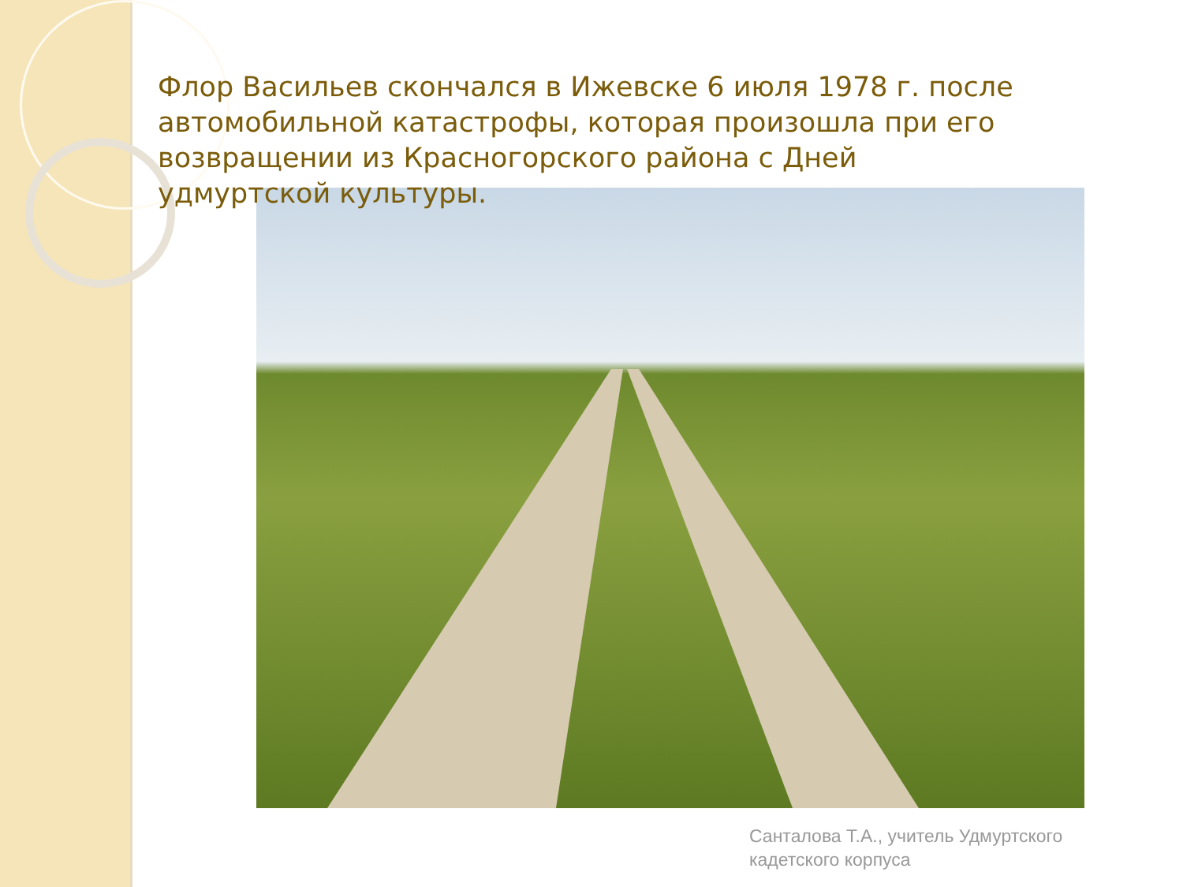Флор Васильев скончался в Ижевске 6 июля 1978 г. после автомобильной катастрофы, которая произошла при его возвращении из Красногорского района с Дней удмуртской культуры.
Санталова Т.А., учитель Удмуртского
кадетского корпуса